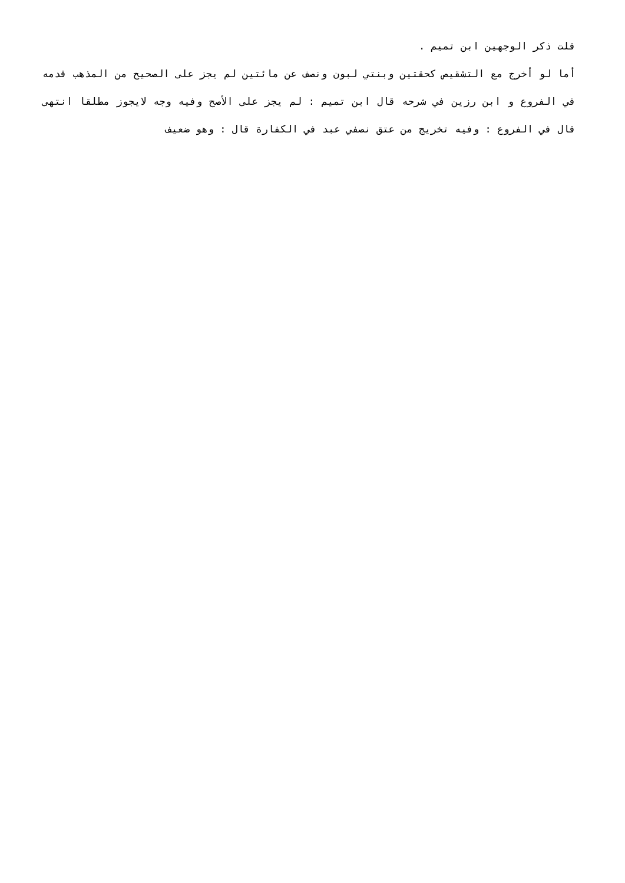قلت ذكر الوجهين ابن تميم .
أما لو أخرج مع التشقيص كحقتين وبنتي لبون ونصف عن مائتين لم يجز على الصحيح من المذهب قدمه في الفروع و ابن رزين في شرحه قال ابن تميم : لم يجز على الأصح وفيه وجه لايجوز مطلقا انتهى قال في الفروع : وفيه تخريج من عتق نصفي عبد في الكفارة قال : وهو ضعيف